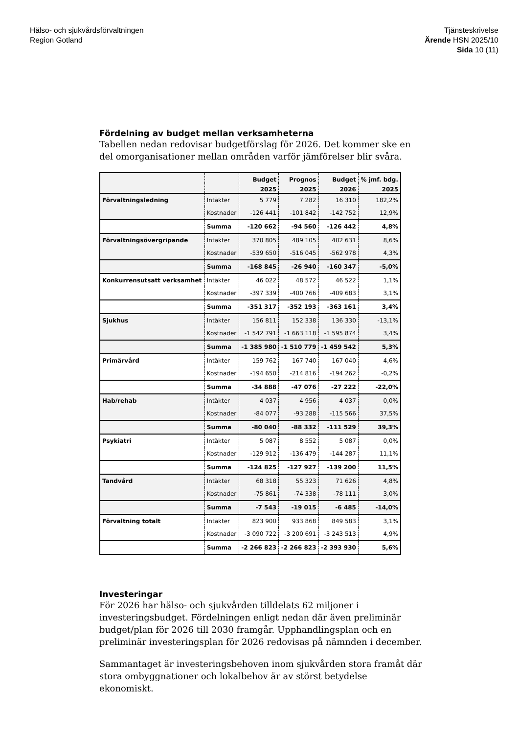Hälso- och sjukvårdsförvaltningen
Region Gotland
Tjänsteskrivelse
Ärende HSN 2025/10
Sida 10 (11)
Fördelning av budget mellan verksamheterna
Tabellen nedan redovisar budgetförslag för 2026. Det kommer ske en del omorganisationer mellan områden varför jämförelser blir svåra.
| | | Budget | Prognos | Budget | % jmf. bdg. |
| --- | --- | --- | --- | --- | --- |
| | | 2025 | 2025 | 2026 | 2025 |
| Förvaltningsledning | Intäkter | 5 779 | 7 282 | 16 310 | 182,2% |
| | Kostnader | -126 441 | -101 842 | -142 752 | 12,9% |
| | Summa | -120 662 | -94 560 | -126 442 | 4,8% |
| Förvaltningsövergripande | Intäkter | 370 805 | 489 105 | 402 631 | 8,6% |
| | Kostnader | -539 650 | -516 045 | -562 978 | 4,3% |
| | Summa | -168 845 | -26 940 | -160 347 | -5,0% |
| Konkurrensutsatt verksamhet | Intäkter | 46 022 | 48 572 | 46 522 | 1,1% |
| | Kostnader | -397 339 | -400 766 | -409 683 | 3,1% |
| | Summa | -351 317 | -352 193 | -363 161 | 3,4% |
| Sjukhus | Intäkter | 156 811 | 152 338 | 136 330 | -13,1% |
| | Kostnader | -1 542 791 | -1 663 118 | -1 595 874 | 3,4% |
| | Summa | -1 385 980 | -1 510 779 | -1 459 542 | 5,3% |
| Primärvård | Intäkter | 159 762 | 167 740 | 167 040 | 4,6% |
| | Kostnader | -194 650 | -214 816 | -194 262 | -0,2% |
| | Summa | -34 888 | -47 076 | -27 222 | -22,0% |
| Hab/rehab | Intäkter | 4 037 | 4 956 | 4 037 | 0,0% |
| | Kostnader | -84 077 | -93 288 | -115 566 | 37,5% |
| | Summa | -80 040 | -88 332 | -111 529 | 39,3% |
| Psykiatri | Intäkter | 5 087 | 8 552 | 5 087 | 0,0% |
| | Kostnader | -129 912 | -136 479 | -144 287 | 11,1% |
| | Summa | -124 825 | -127 927 | -139 200 | 11,5% |
| Tandvård | Intäkter | 68 318 | 55 323 | 71 626 | 4,8% |
| | Kostnader | -75 861 | -74 338 | -78 111 | 3,0% |
| | Summa | -7 543 | -19 015 | -6 485 | -14,0% |
| Förvaltning totalt | Intäkter | 823 900 | 933 868 | 849 583 | 3,1% |
| | Kostnader | -3 090 722 | -3 200 691 | -3 243 513 | 4,9% |
| | Summa | -2 266 823 | -2 266 823 | -2 393 930 | 5,6% |
Investeringar
För 2026 har hälso- och sjukvården tilldelats 62 miljoner i investeringsbudget. Fördelningen enligt nedan där även preliminär budget/plan för 2026 till 2030 framgår. Upphandlingsplan och en preliminär investeringsplan för 2026 redovisas på nämnden i december.
Sammantaget är investeringsbehoven inom sjukvården stora framåt där stora ombyggnationer och lokalbehov är av störst betydelse ekonomiskt.